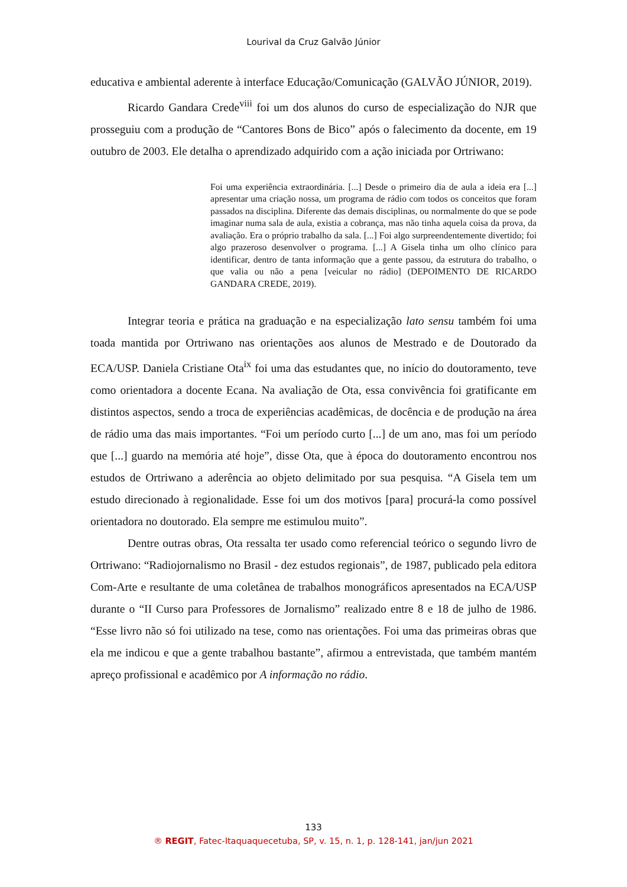Lourival da Cruz Galvão Júnior
educativa e ambiental aderente à interface Educação/Comunicação (GALVÃO JÚNIOR, 2019).
Ricardo Gandara Crede<sup>viii</sup> foi um dos alunos do curso de especialização do NJR que prosseguiu com a produção de “Cantores Bons de Bico” após o falecimento da docente, em 19 outubro de 2003. Ele detalha o aprendizado adquirido com a ação iniciada por Ortriwano:
Foi uma experiência extraordinária. [...] Desde o primeiro dia de aula a ideia era [...] apresentar uma criação nossa, um programa de rádio com todos os conceitos que foram passados na disciplina. Diferente das demais disciplinas, ou normalmente do que se pode imaginar numa sala de aula, existia a cobrança, mas não tinha aquela coisa da prova, da avaliação. Era o próprio trabalho da sala. [...] Foi algo surpreendentemente divertido; foi algo prazeroso desenvolver o programa. [...] A Gisela tinha um olho clínico para identificar, dentro de tanta informação que a gente passou, da estrutura do trabalho, o que valia ou não a pena [veicular no rádio] (DEPOIMENTO DE RICARDO GANDARA CREDE, 2019).
Integrar teoria e prática na graduação e na especialização lato sensu também foi uma toada mantida por Ortriwano nas orientações aos alunos de Mestrado e de Doutorado da ECA/USP. Daniela Cristiane Ota<sup>ix</sup> foi uma das estudantes que, no início do doutoramento, teve como orientadora a docente Ecana. Na avaliação de Ota, essa convivência foi gratificante em distintos aspectos, sendo a troca de experiências acadêmicas, de docência e de produção na área de rádio uma das mais importantes. “Foi um período curto [...] de um ano, mas foi um período que [...] guardo na memória até hoje”, disse Ota, que à época do doutoramento encontrou nos estudos de Ortriwano a aderência ao objeto delimitado por sua pesquisa. “A Gisela tem um estudo direcionado à regionalidade. Esse foi um dos motivos [para] procurá-la como possível orientadora no doutorado. Ela sempre me estimulou muito”.
Dentre outras obras, Ota ressalta ter usado como referencial teórico o segundo livro de Ortriwano: “Radiojornalismo no Brasil - dez estudos regionais”, de 1987, publicado pela editora Com-Arte e resultante de uma coletânea de trabalhos monográficos apresentados na ECA/USP durante o “II Curso para Professores de Jornalismo” realizado entre 8 e 18 de julho de 1986. “Esse livro não só foi utilizado na tese, como nas orientações. Foi uma das primeiras obras que ela me indicou e que a gente trabalhou bastante”, afirmou a entrevistada, que também mantém apreço profissional e acadêmico por A informação no rádio.
133
® REGIT, Fatec-Itaquaquecetuba, SP, v. 15, n. 1, p. 128-141, jan/jun 2021